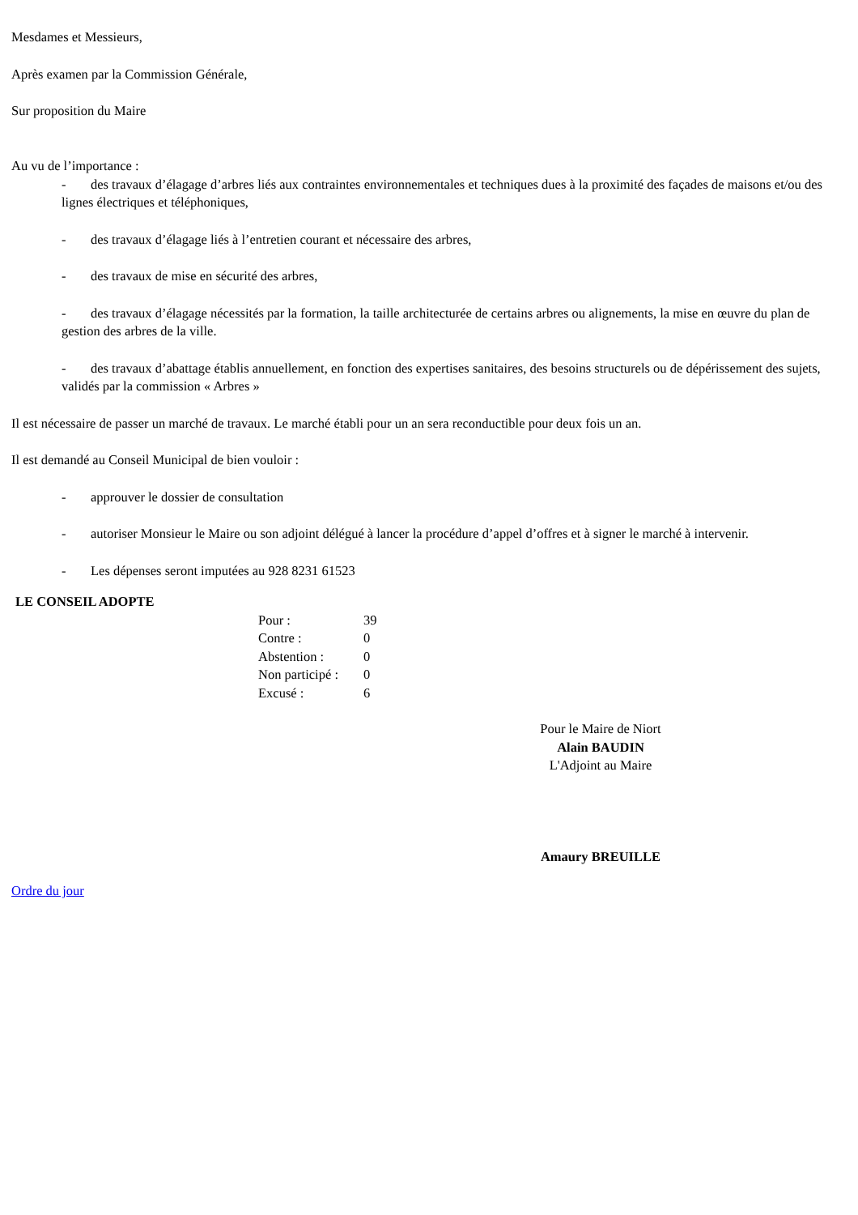Mesdames et Messieurs,
Après examen par la Commission Générale,
Sur proposition du Maire
Au vu de l’importance :
- des travaux d’élagage d’arbres liés aux contraintes environnementales et techniques dues à la proximité des façades de maisons et/ou des lignes électriques et téléphoniques,
- des travaux d’élagage liés à l’entretien courant et nécessaire des arbres,
- des travaux de mise en sécurité des arbres,
- des travaux d’élagage nécessités par la formation, la taille architecturée de certains arbres ou alignements, la mise en œuvre du plan de gestion des arbres de la ville.
- des travaux d’abattage établis annuellement, en fonction des expertises sanitaires, des besoins structurels ou de dépérissement des sujets, validés par la commission « Arbres »
Il est nécessaire de passer un marché de travaux. Le marché établi pour un an sera reconductible pour deux fois un an.
Il est demandé au Conseil Municipal de bien vouloir :
- approuver le dossier de consultation
- autoriser Monsieur le Maire ou son adjoint délégué à lancer la procédure d’appel d’offres et à signer le marché à intervenir.
- Les dépenses seront imputées au 928 8231 61523
LE CONSEIL ADOPTE
Pour : 39
Contre : 0
Abstention : 0
Non participé : 0
Excusé : 6
Pour le Maire de Niort
Alain BAUDIN
L'Adjoint au Maire
Amaury BREUILLE
Ordre du jour